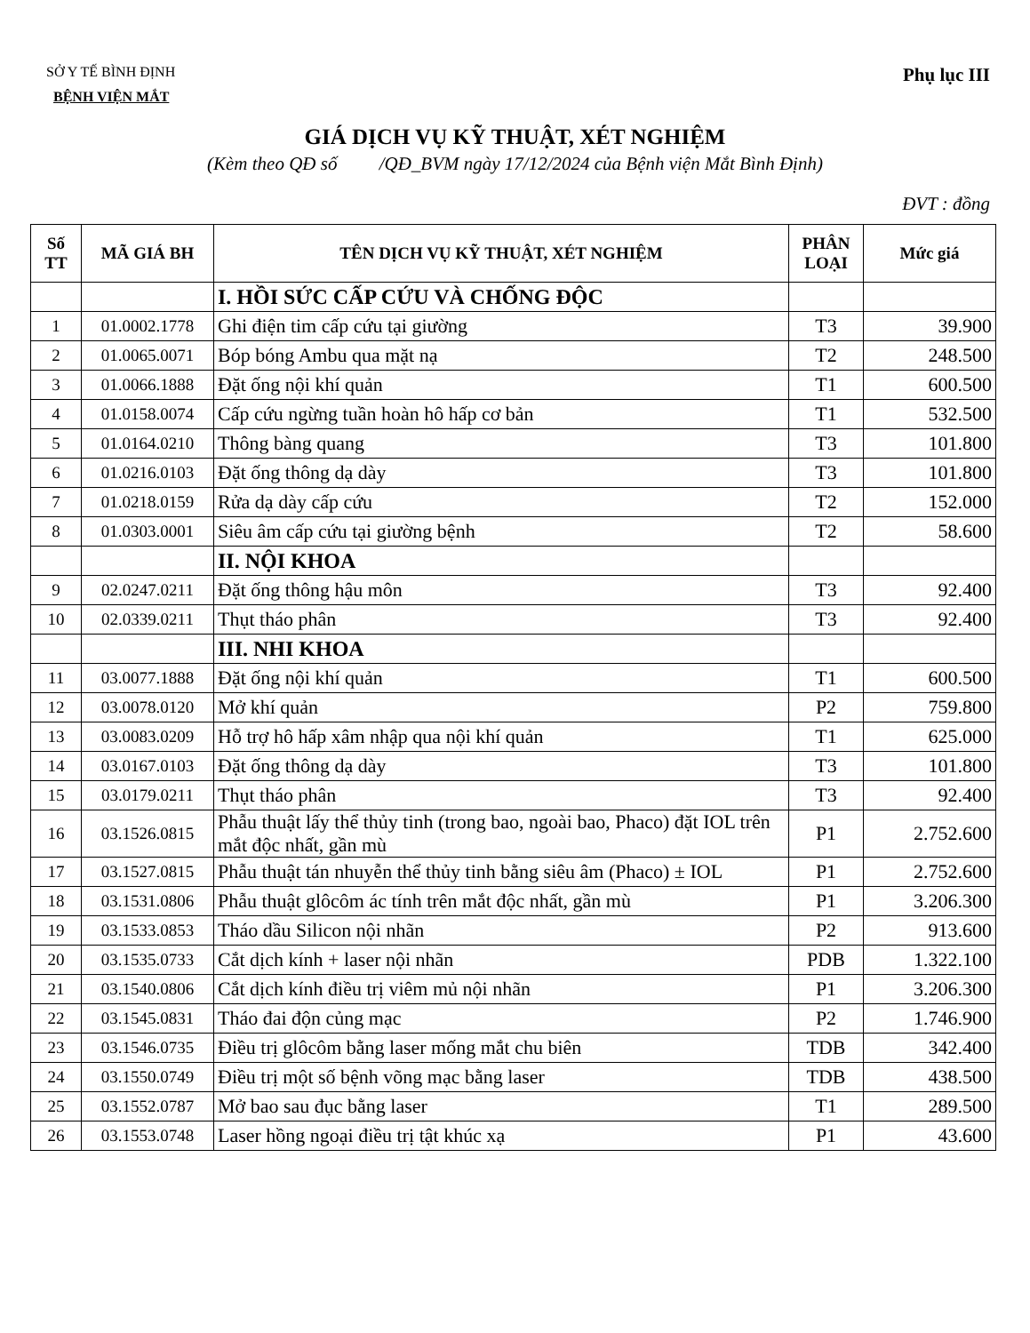SỞ Y TẾ BÌNH ĐỊNH
BỆNH VIỆN MẮT
Phụ lục III
GIÁ DỊCH VỤ KỸ THUẬT, XÉT NGHIỆM
(Kèm theo QĐ số /QĐ_BVM ngày 17/12/2024 của Bệnh viện Mắt Bình Định)
ĐVT : đồng
| Số TT | MÃ GIÁ BH | TÊN DỊCH VỤ KỸ THUẬT, XÉT NGHIỆM | PHÂN LOẠI | Mức giá |
| --- | --- | --- | --- | --- |
| | | I. HỒI SỨC CẤP CỨU VÀ CHỐNG ĐỘC | | |
| 1 | 01.0002.1778 | Ghi điện tim cấp cứu tại giường | T3 | 39.900 |
| 2 | 01.0065.0071 | Bóp bóng Ambu qua mặt nạ | T2 | 248.500 |
| 3 | 01.0066.1888 | Đặt ống nội khí quản | T1 | 600.500 |
| 4 | 01.0158.0074 | Cấp cứu ngừng tuần hoàn hô hấp cơ bản | T1 | 532.500 |
| 5 | 01.0164.0210 | Thông bàng quang | T3 | 101.800 |
| 6 | 01.0216.0103 | Đặt ống thông dạ dày | T3 | 101.800 |
| 7 | 01.0218.0159 | Rửa dạ dày cấp cứu | T2 | 152.000 |
| 8 | 01.0303.0001 | Siêu âm cấp cứu tại giường bệnh | T2 | 58.600 |
| | | II. NỘI KHOA | | |
| 9 | 02.0247.0211 | Đặt ống thông hậu môn | T3 | 92.400 |
| 10 | 02.0339.0211 | Thụt tháo phân | T3 | 92.400 |
| | | III. NHI KHOA | | |
| 11 | 03.0077.1888 | Đặt ống nội khí quản | T1 | 600.500 |
| 12 | 03.0078.0120 | Mở khí quản | P2 | 759.800 |
| 13 | 03.0083.0209 | Hỗ trợ hô hấp xâm nhập qua nội khí quản | T1 | 625.000 |
| 14 | 03.0167.0103 | Đặt ống thông dạ dày | T3 | 101.800 |
| 15 | 03.0179.0211 | Thụt tháo phân | T3 | 92.400 |
| 16 | 03.1526.0815 | Phẫu thuật lấy thể thủy tinh (trong bao, ngoài bao, Phaco) đặt IOL trên mắt độc nhất, gần mù | P1 | 2.752.600 |
| 17 | 03.1527.0815 | Phẫu thuật tán nhuyễn thể thủy tinh bằng siêu âm (Phaco) ± IOL | P1 | 2.752.600 |
| 18 | 03.1531.0806 | Phẫu thuật glôcôm ác tính trên mắt độc nhất, gần mù | P1 | 3.206.300 |
| 19 | 03.1533.0853 | Tháo dầu Silicon nội nhãn | P2 | 913.600 |
| 20 | 03.1535.0733 | Cắt dịch kính + laser nội nhãn | PDB | 1.322.100 |
| 21 | 03.1540.0806 | Cắt dịch kính điều trị viêm mủ nội nhãn | P1 | 3.206.300 |
| 22 | 03.1545.0831 | Tháo đai độn củng mạc | P2 | 1.746.900 |
| 23 | 03.1546.0735 | Điều trị glôcôm bằng laser mống mắt chu biên | TDB | 342.400 |
| 24 | 03.1550.0749 | Điều trị một số bệnh võng mạc bằng laser | TDB | 438.500 |
| 25 | 03.1552.0787 | Mở bao sau đục bằng laser | T1 | 289.500 |
| 26 | 03.1553.0748 | Laser hồng ngoại điều trị tật khúc xạ | P1 | 43.600 |